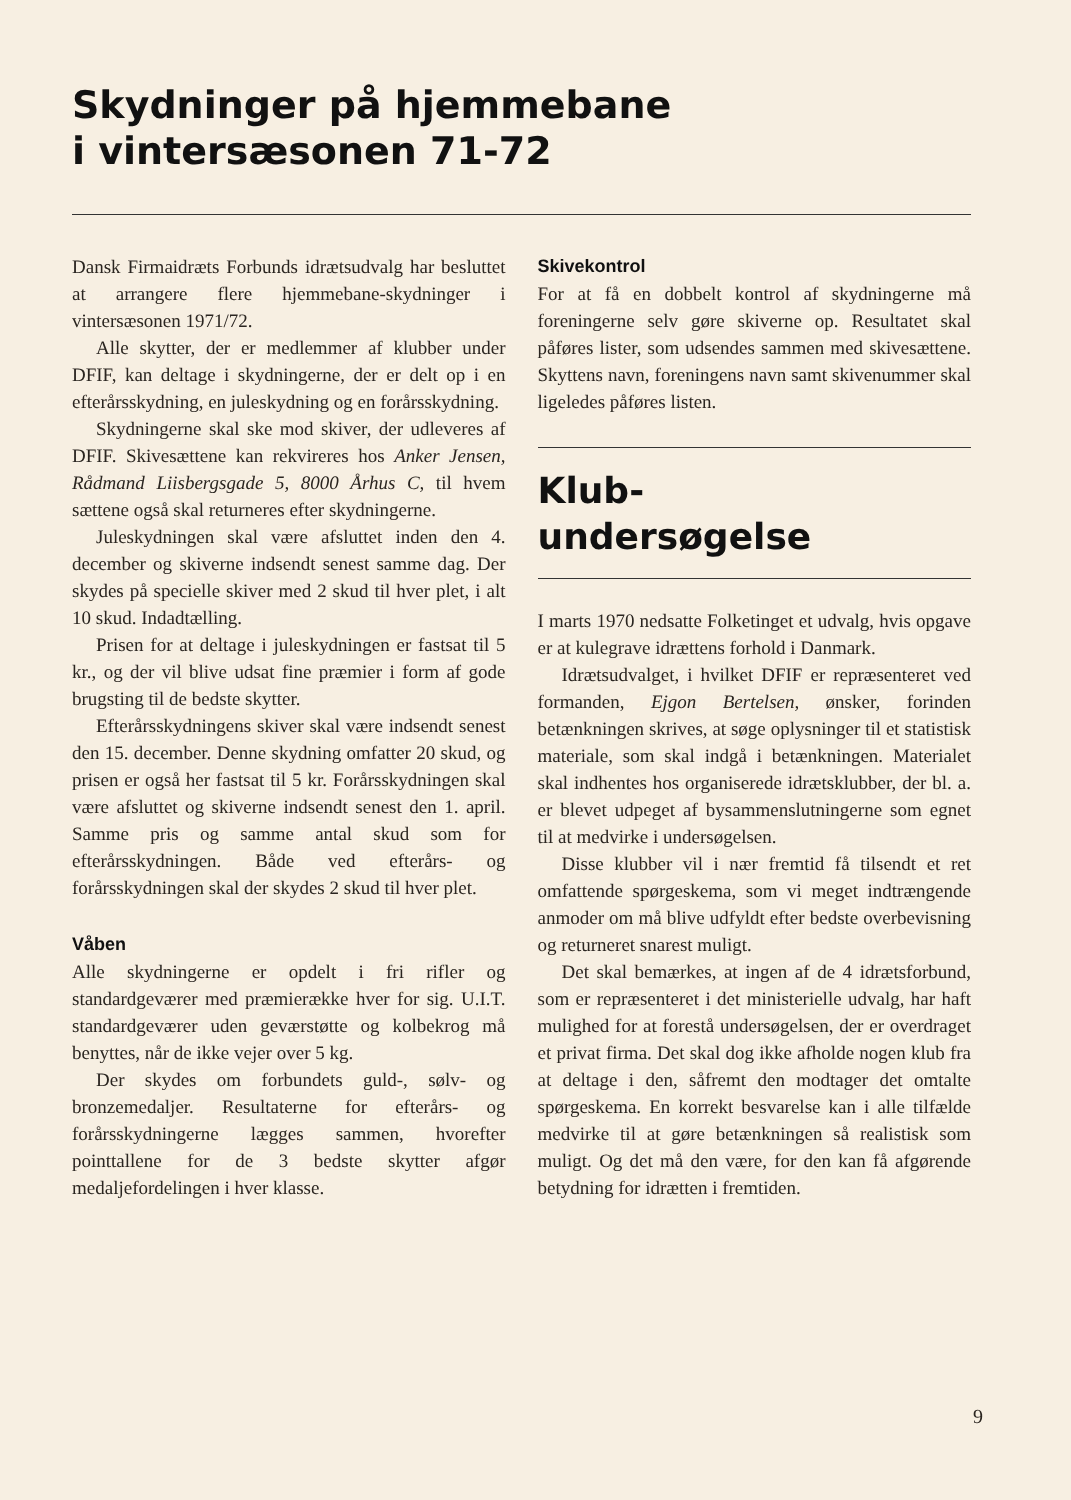Skydninger på hjemmebane
i vintersæsonen 71-72
Dansk Firmaidræts Forbunds idrætsudvalg har besluttet at arrangere flere hjemmebane-skydninger i vintersæsonen 1971/72.
Alle skytter, der er medlemmer af klubber under DFIF, kan deltage i skydningerne, der er delt op i en efterårsskydning, en juleskydning og en forårsskydning.
Skydningerne skal ske mod skiver, der udleveres af DFIF. Skivesættene kan rekvireres hos Anker Jensen, Rådmand Liisbergsgade 5, 8000 Århus C, til hvem sættene også skal returneres efter skydningerne.
Juleskydningen skal være afsluttet inden den 4. december og skiverne indsendt senest samme dag. Der skydes på specielle skiver med 2 skud til hver plet, i alt 10 skud. Indadtælling.
Prisen for at deltage i juleskydningen er fastsat til 5 kr., og der vil blive udsat fine præmier i form af gode brugsting til de bedste skytter.
Efterårsskydningens skiver skal være indsendt senest den 15. december. Denne skydning omfatter 20 skud, og prisen er også her fastsat til 5 kr. Forårsskydningen skal være afsluttet og skiverne indsendt senest den 1. april. Samme pris og samme antal skud som for efterårsskydningen. Både ved efterårs- og forårsskydningen skal der skydes 2 skud til hver plet.
Våben
Alle skydningerne er opdelt i fri rifler og standardgeværer med præmierække hver for sig. U.I.T. standardgeværer uden geværstøtte og kolbekrog må benyttes, når de ikke vejer over 5 kg.
Der skydes om forbundets guld-, sølv- og bronzemedaljer. Resultaterne for efterårs- og forårsskydningerne lægges sammen, hvorefter pointtallene for de 3 bedste skytter afgør medaljefordelingen i hver klasse.
Skivekontrol
For at få en dobbelt kontrol af skydningerne må foreningerne selv gøre skiverne op. Resultatet skal påføres lister, som udsendes sammen med skivesættene. Skyttens navn, foreningens navn samt skivenummer skal ligeledes påføres listen.
Klub-
undersøgelse
I marts 1970 nedsatte Folketinget et udvalg, hvis opgave er at kulegrave idrættens forhold i Danmark.
Idrætsudvalget, i hvilket DFIF er repræsenteret ved formanden, Ejgon Bertelsen, ønsker, forinden betænkningen skrives, at søge oplysninger til et statistisk materiale, som skal indgå i betænkningen. Materialet skal indhentes hos organiserede idrætsklubber, der bl. a. er blevet udpeget af bysammenslutningerne som egnet til at medvirke i undersøgelsen.
Disse klubber vil i nær fremtid få tilsendt et ret omfattende spørgeskema, som vi meget indtrængende anmoder om må blive udfyldt efter bedste overbevisning og returneret snarest muligt.
Det skal bemærkes, at ingen af de 4 idrætsforbund, som er repræsenteret i det ministerielle udvalg, har haft mulighed for at forestå undersøgelsen, der er overdraget et privat firma. Det skal dog ikke afholde nogen klub fra at deltage i den, såfremt den modtager det omtalte spørgeskema. En korrekt besvarelse kan i alle tilfælde medvirke til at gøre betænkningen så realistisk som muligt. Og det må den være, for den kan få afgørende betydning for idrætten i fremtiden.
9